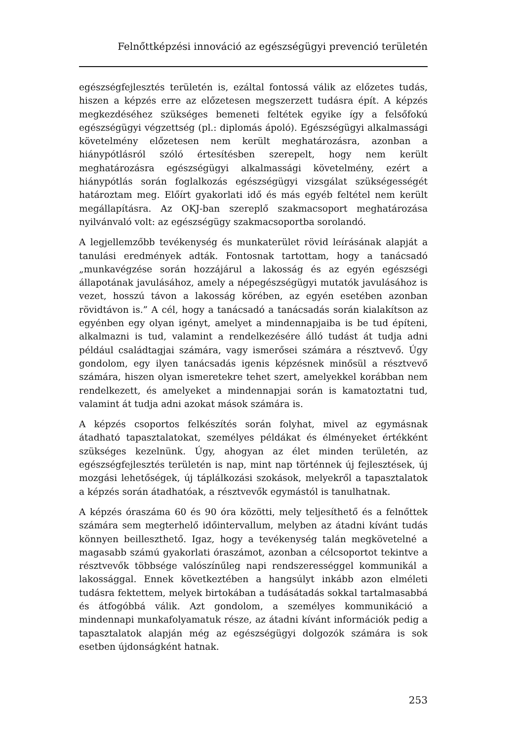Felnőttképzési innováció az egészségügyi prevenció területén
egészségfejlesztés területén is, ezáltal fontossá válik az előzetes tudás, hiszen a képzés erre az előzetesen megszerzett tudásra épít. A képzés megkezdéséhez szükséges bemeneti feltétek egyike így a felsőfokú egészségügyi végzettség (pl.: diplomás ápoló). Egészségügyi alkalmassági követelmény előzetesen nem került meghatározásra, azonban a hiánypótlásról szóló értesítésben szerepelt, hogy nem került meghatározásra egészségügyi alkalmassági követelmény, ezért a hiánypótlás során foglalkozás egészségügyi vizsgálat szükségességét határoztam meg. Előírt gyakorlati idő és más egyéb feltétel nem került megállapításra. Az OKJ-ban szereplő szakmacsoport meghatározása nyilvánvaló volt: az egészségügy szakmacsoportba sorolandó.
A legjellemzőbb tevékenység és munkaterület rövid leírásának alapját a tanulási eredmények adták. Fontosnak tartottam, hogy a tanácsadó „munkavégzése során hozzájárul a lakosság és az egyén egészségi állapotának javulásához, amely a népegészségügyi mutatók javulásához is vezet, hosszú távon a lakosság körében, az egyén esetében azonban rövidtávon is.” A cél, hogy a tanácsadó a tanácsadás során kialakítson az egyénben egy olyan igényt, amelyet a mindennapjaiba is be tud építeni, alkalmazni is tud, valamint a rendelkezésére álló tudást át tudja adni például családtagjai számára, vagy ismerősei számára a résztvevő. Úgy gondolom, egy ilyen tanácsadás igenis képzésnek minősül a résztvevő számára, hiszen olyan ismeretekre tehet szert, amelyekkel korábban nem rendelkezett, és amelyeket a mindennapjai során is kamatoztatni tud, valamint át tudja adni azokat mások számára is.
A képzés csoportos felkészítés során folyhat, mivel az egymásnak átadható tapasztalatokat, személyes példákat és élményeket értékként szükséges kezelnünk. Úgy, ahogyan az élet minden területén, az egészségfejlesztés területén is nap, mint nap történnek új fejlesztések, új mozgási lehetőségek, új táplálkozási szokások, melyekről a tapasztalatok a képzés során átadhatóak, a résztvevők egymástól is tanulhatnak.
A képzés óraszáma 60 és 90 óra közötti, mely teljesíthető és a felnőttek számára sem megterhelő időintervallum, melyben az átadni kívánt tudás könnyen beilleszthető. Igaz, hogy a tevékenység talán megkövetelné a magasabb számú gyakorlati óraszámot, azonban a célcsoportot tekintve a résztvevők többsége valószínűleg napi rendszerességgel kommunikál a lakossággal. Ennek következtében a hangsúlyt inkább azon elméleti tudásra fektettem, melyek birtokában a tudásátadás sokkal tartalmasabbá és átfogóbbá válik. Azt gondolom, a személyes kommunikáció a mindennapi munkafolyamatuk része, az átadni kívánt információk pedig a tapasztalatok alapján még az egészségügyi dolgozók számára is sok esetben újdonságként hatnak.
253